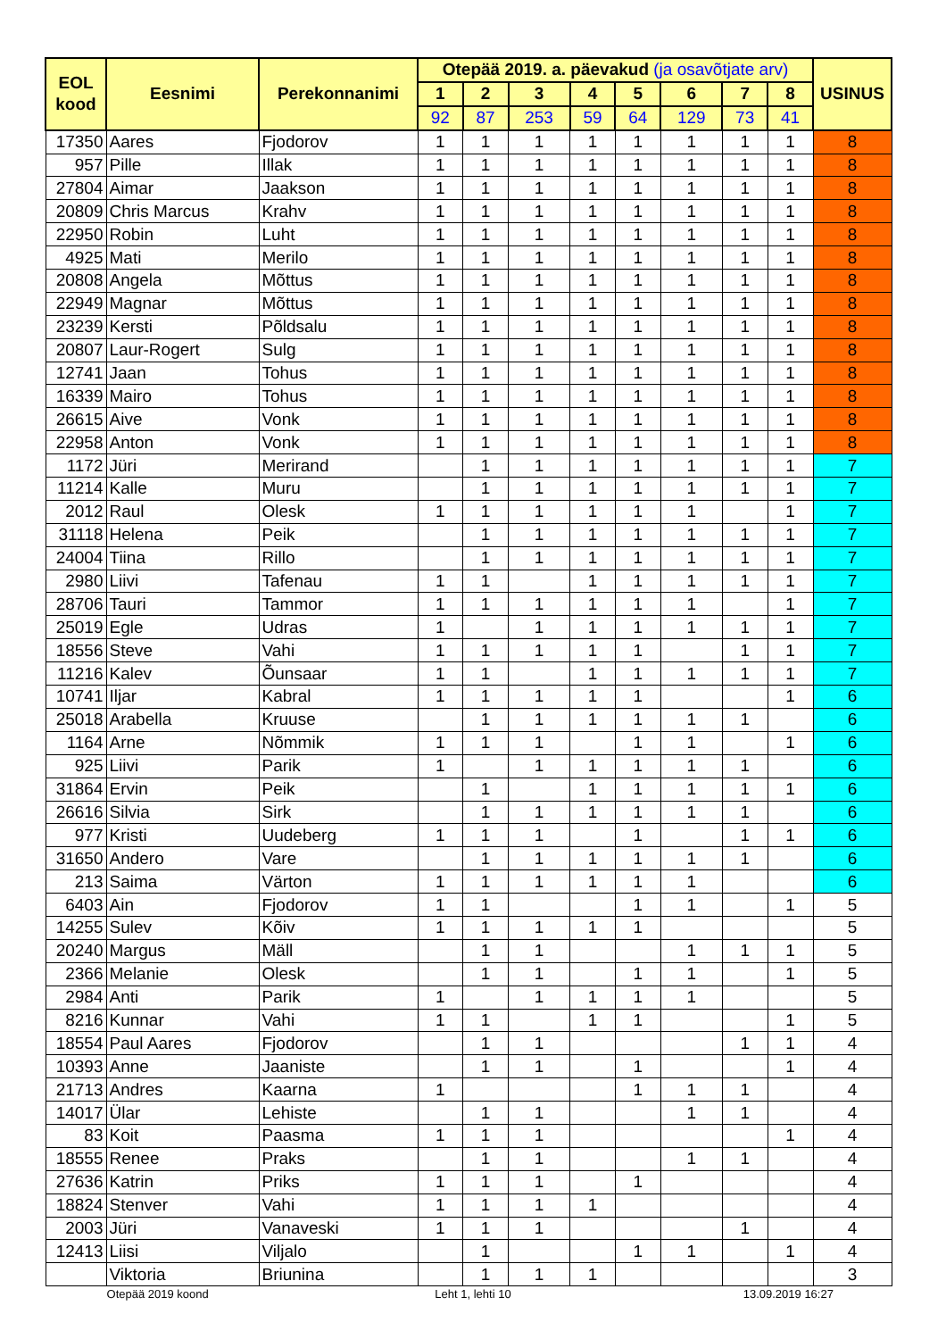| EOL kood | Eesnimi | Perekonnanimi | Otepää 2019. a. päevakud (ja osavõtjate arv) | | | | | | | | USINUS |
| --- | --- | --- | --- | --- | --- | --- | --- | --- | --- | --- | --- |
| | | | 1 | 2 | 3 | 4 | 5 | 6 | 7 | 8 | |
| | | | 92 | 87 | 253 | 59 | 64 | 129 | 73 | 41 | |
| 17350 | Aares | Fjodorov | 1 | 1 | 1 | 1 | 1 | 1 | 1 | 1 | 8 |
| 957 | Pille | Illak | 1 | 1 | 1 | 1 | 1 | 1 | 1 | 1 | 8 |
| 27804 | Aimar | Jaakson | 1 | 1 | 1 | 1 | 1 | 1 | 1 | 1 | 8 |
| 20809 | Chris Marcus | Krahv | 1 | 1 | 1 | 1 | 1 | 1 | 1 | 1 | 8 |
| 22950 | Robin | Luht | 1 | 1 | 1 | 1 | 1 | 1 | 1 | 1 | 8 |
| 4925 | Mati | Merilo | 1 | 1 | 1 | 1 | 1 | 1 | 1 | 1 | 8 |
| 20808 | Angela | Mõttus | 1 | 1 | 1 | 1 | 1 | 1 | 1 | 1 | 8 |
| 22949 | Magnar | Mõttus | 1 | 1 | 1 | 1 | 1 | 1 | 1 | 1 | 8 |
| 23239 | Kersti | Põldsalu | 1 | 1 | 1 | 1 | 1 | 1 | 1 | 1 | 8 |
| 20807 | Laur-Rogert | Sulg | 1 | 1 | 1 | 1 | 1 | 1 | 1 | 1 | 8 |
| 12741 | Jaan | Tohus | 1 | 1 | 1 | 1 | 1 | 1 | 1 | 1 | 8 |
| 16339 | Mairo | Tohus | 1 | 1 | 1 | 1 | 1 | 1 | 1 | 1 | 8 |
| 26615 | Aive | Vonk | 1 | 1 | 1 | 1 | 1 | 1 | 1 | 1 | 8 |
| 22958 | Anton | Vonk | 1 | 1 | 1 | 1 | 1 | 1 | 1 | 1 | 8 |
| 1172 | Jüri | Merirand | | 1 | 1 | 1 | 1 | 1 | 1 | 1 | 7 |
| 11214 | Kalle | Muru | | 1 | 1 | 1 | 1 | 1 | 1 | 1 | 7 |
| 2012 | Raul | Olesk | 1 | 1 | 1 | 1 | 1 | 1 | | 1 | 7 |
| 31118 | Helena | Peik | | 1 | 1 | 1 | 1 | 1 | 1 | 1 | 7 |
| 24004 | Tiina | Rillo | | 1 | 1 | 1 | 1 | 1 | 1 | 1 | 7 |
| 2980 | Liivi | Tafenau | 1 | 1 | | 1 | 1 | 1 | 1 | 1 | 7 |
| 28706 | Tauri | Tammor | 1 | 1 | 1 | 1 | 1 | 1 | | 1 | 7 |
| 25019 | Egle | Udras | 1 | | 1 | 1 | 1 | 1 | 1 | 1 | 7 |
| 18556 | Steve | Vahi | 1 | 1 | 1 | 1 | 1 | | 1 | 1 | 7 |
| 11216 | Kalev | Õunsaar | 1 | 1 | | 1 | 1 | 1 | 1 | 1 | 7 |
| 10741 | Iljar | Kabral | 1 | 1 | 1 | 1 | 1 | | | 1 | 6 |
| 25018 | Arabella | Kruuse | | 1 | 1 | 1 | 1 | 1 | 1 | | 6 |
| 1164 | Arne | Nõmmik | 1 | 1 | 1 | | 1 | 1 | | 1 | 6 |
| 925 | Liivi | Parik | 1 | | 1 | 1 | 1 | 1 | 1 | | 6 |
| 31864 | Ervin | Peik | | 1 | | 1 | 1 | 1 | 1 | 1 | 6 |
| 26616 | Silvia | Sirk | | 1 | 1 | 1 | 1 | 1 | 1 | | 6 |
| 977 | Kristi | Uudeberg | 1 | 1 | 1 | | 1 | | 1 | 1 | 6 |
| 31650 | Andero | Vare | | 1 | 1 | 1 | 1 | 1 | 1 | | 6 |
| 213 | Saima | Värton | 1 | 1 | 1 | 1 | 1 | 1 | | | 6 |
| 6403 | Ain | Fjodorov | 1 | 1 | | | 1 | 1 | | 1 | 5 |
| 14255 | Sulev | Kõiv | 1 | 1 | 1 | 1 | 1 | | | | 5 |
| 20240 | Margus | Mäll | | 1 | 1 | | | 1 | 1 | 1 | 5 |
| 2366 | Melanie | Olesk | | 1 | 1 | | 1 | 1 | | 1 | 5 |
| 2984 | Anti | Parik | 1 | | 1 | 1 | 1 | 1 | | | 5 |
| 8216 | Kunnar | Vahi | 1 | 1 | | 1 | 1 | | | 1 | 5 |
| 18554 | Paul Aares | Fjodorov | | 1 | 1 | | | | 1 | 1 | 4 |
| 10393 | Anne | Jaaniste | | 1 | 1 | | 1 | | | 1 | 4 |
| 21713 | Andres | Kaarna | 1 | | | | 1 | 1 | 1 | | 4 |
| 14017 | Ülar | Lehiste | | 1 | 1 | | | 1 | 1 | | 4 |
| 83 | Koit | Paasma | 1 | 1 | 1 | | | | | 1 | 4 |
| 18555 | Renee | Praks | | 1 | 1 | | | 1 | 1 | | 4 |
| 27636 | Katrin | Priks | 1 | 1 | 1 | | 1 | | | | 4 |
| 18824 | Stenver | Vahi | 1 | 1 | 1 | 1 | | | | | 4 |
| 2003 | Jüri | Vanaveski | 1 | 1 | 1 | | | | 1 | | 4 |
| 12413 | Liisi | Viljalo | | 1 | | | 1 | 1 | | 1 | 4 |
| | Viktoria | Briunina | | 1 | 1 | 1 | | | | | 3 |
Otepää 2019 koond Leht 1, lehti 10 13.09.2019 16:27